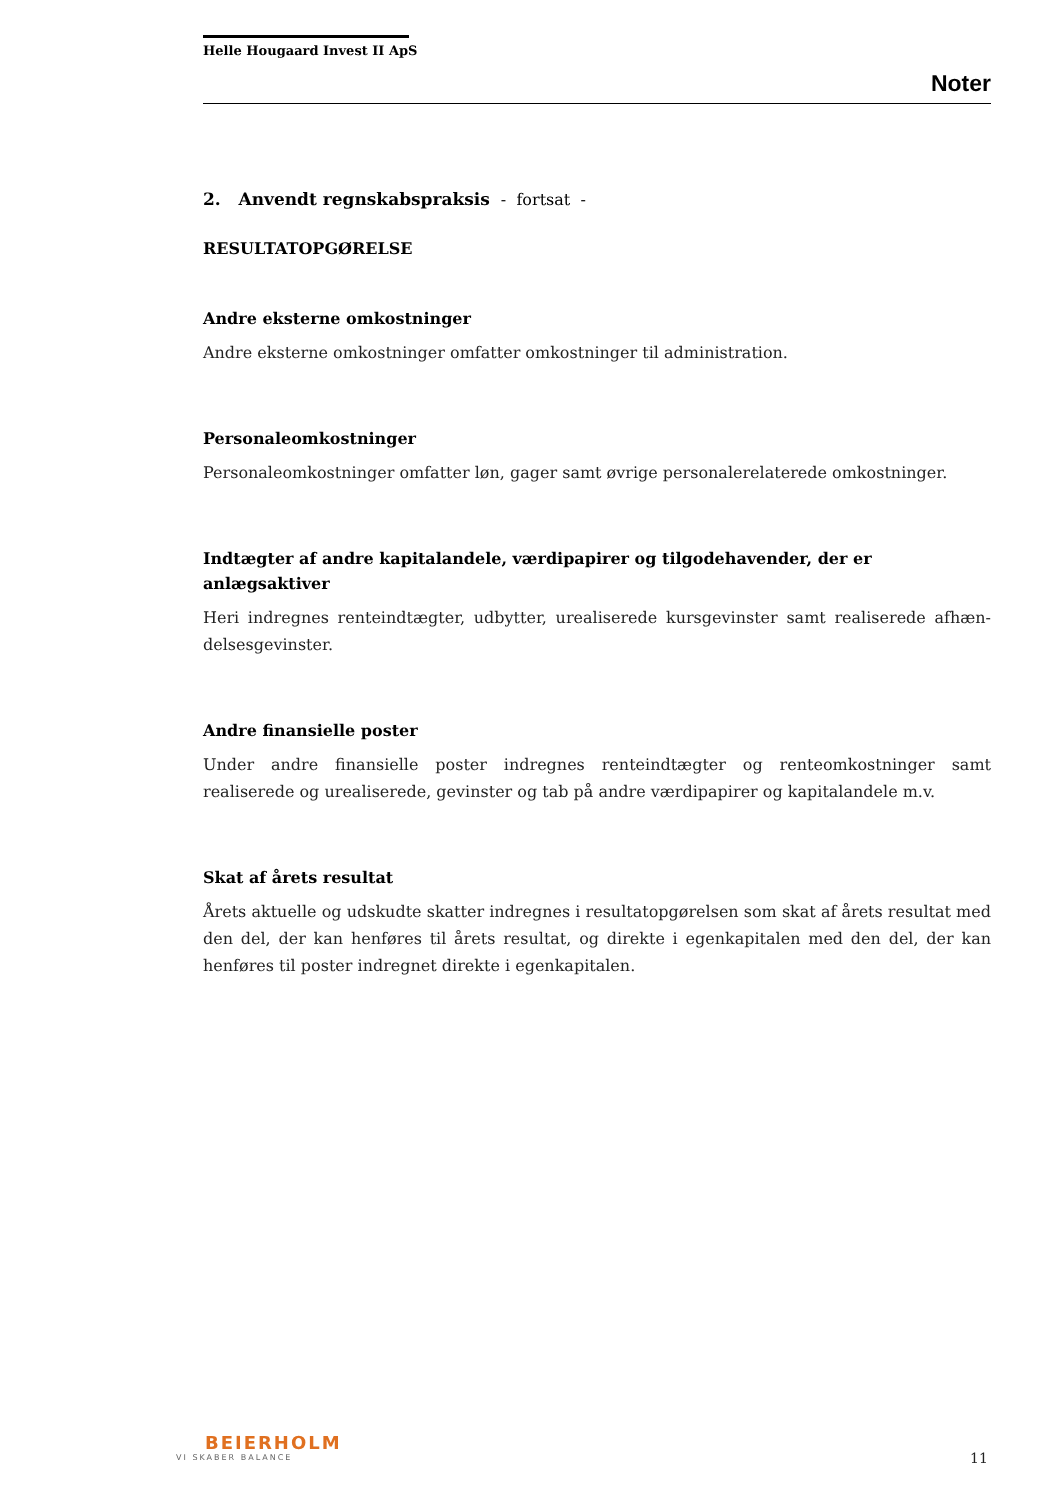Helle Hougaard Invest II ApS
Noter
2. Anvendt regnskabspraksis - fortsat -
RESULTATOPGØRELSE
Andre eksterne omkostninger
Andre eksterne omkostninger omfatter omkostninger til administration.
Personaleomkostninger
Personaleomkostninger omfatter løn, gager samt øvrige personalerelaterede omkostninger.
Indtægter af andre kapitalandele, værdipapirer og tilgodehavender, der er anlægsaktiver
Heri indregnes renteindtægter, udbytter, urealiserede kursgevinster samt realiserede afhæn-delsesgevinster.
Andre finansielle poster
Under andre finansielle poster indregnes renteindtægter og renteomkostninger samt realiserede og urealiserede, gevinster og tab på andre værdipapirer og kapitalandele m.v.
Skat af årets resultat
Årets aktuelle og udskudte skatter indregnes i resultatopgørelsen som skat af årets resultat med den del, der kan henføres til årets resultat, og direkte i egenkapitalen med den del, der kan henføres til poster indregnet direkte i egenkapitalen.
BEIERHOLM
VI SKABER BALANCE
11